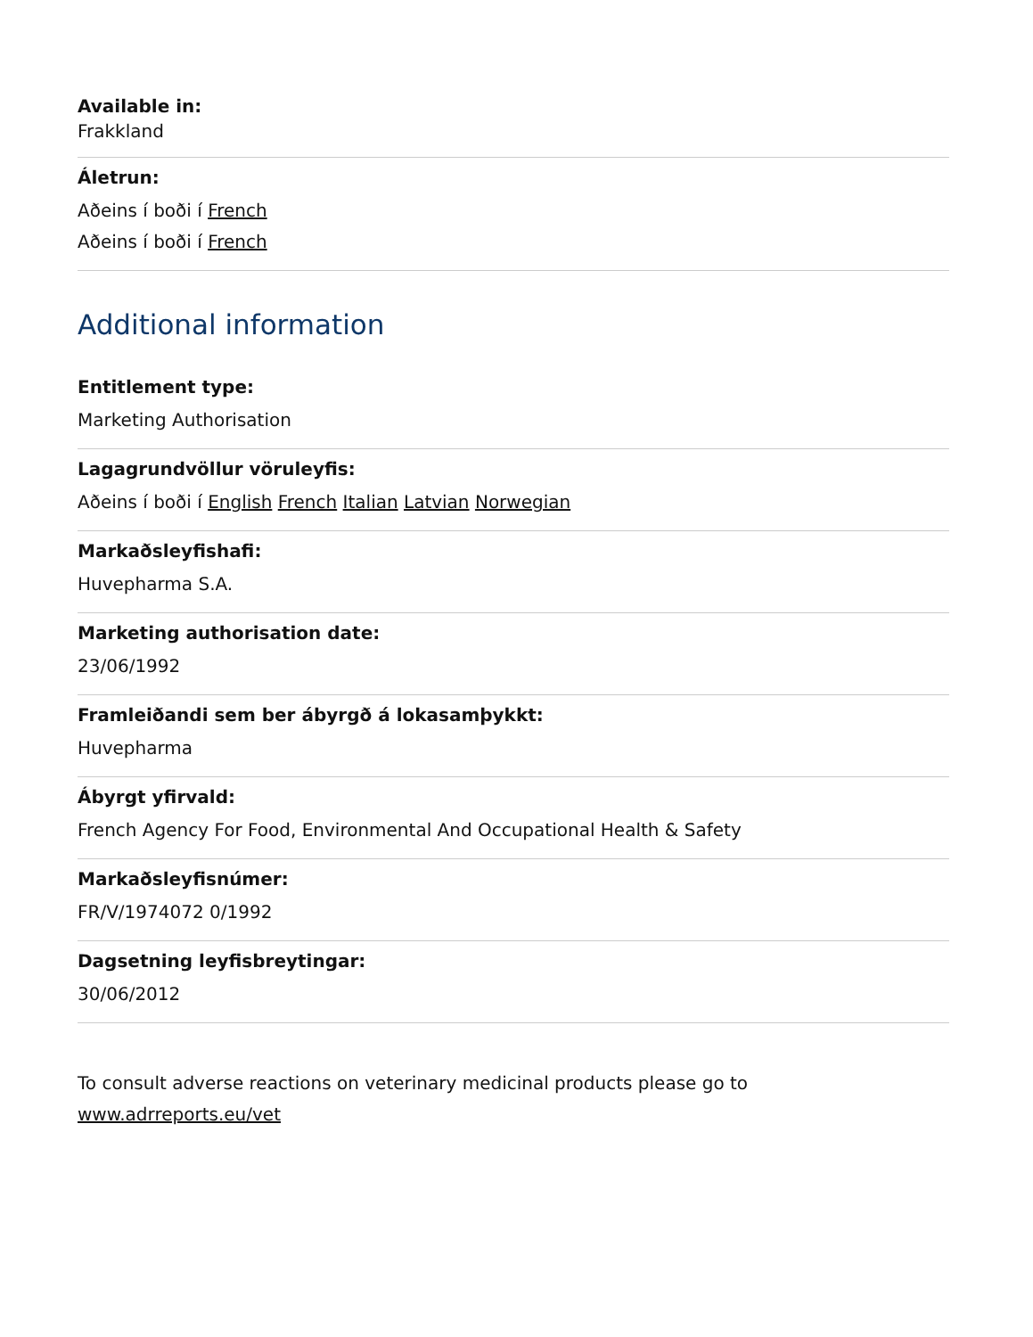Available in:
Frakkland
Áletrun:
Aðeins í boði í French
Aðeins í boði í French
Additional information
Entitlement type:
Marketing Authorisation
Lagagrundvöllur vöruleyfis:
Aðeins í boði í English French Italian Latvian Norwegian
Markaðsleyfishafi:
Huvepharma S.A.
Marketing authorisation date:
23/06/1992
Framleiðandi sem ber ábyrgð á lokasamþykkt:
Huvepharma
Ábyrgt yfirvald:
French Agency For Food, Environmental And Occupational Health & Safety
Markaðsleyfisnúmer:
FR/V/1974072 0/1992
Dagsetning leyfisbreytingar:
30/06/2012
To consult adverse reactions on veterinary medicinal products please go to www.adrreports.eu/vet